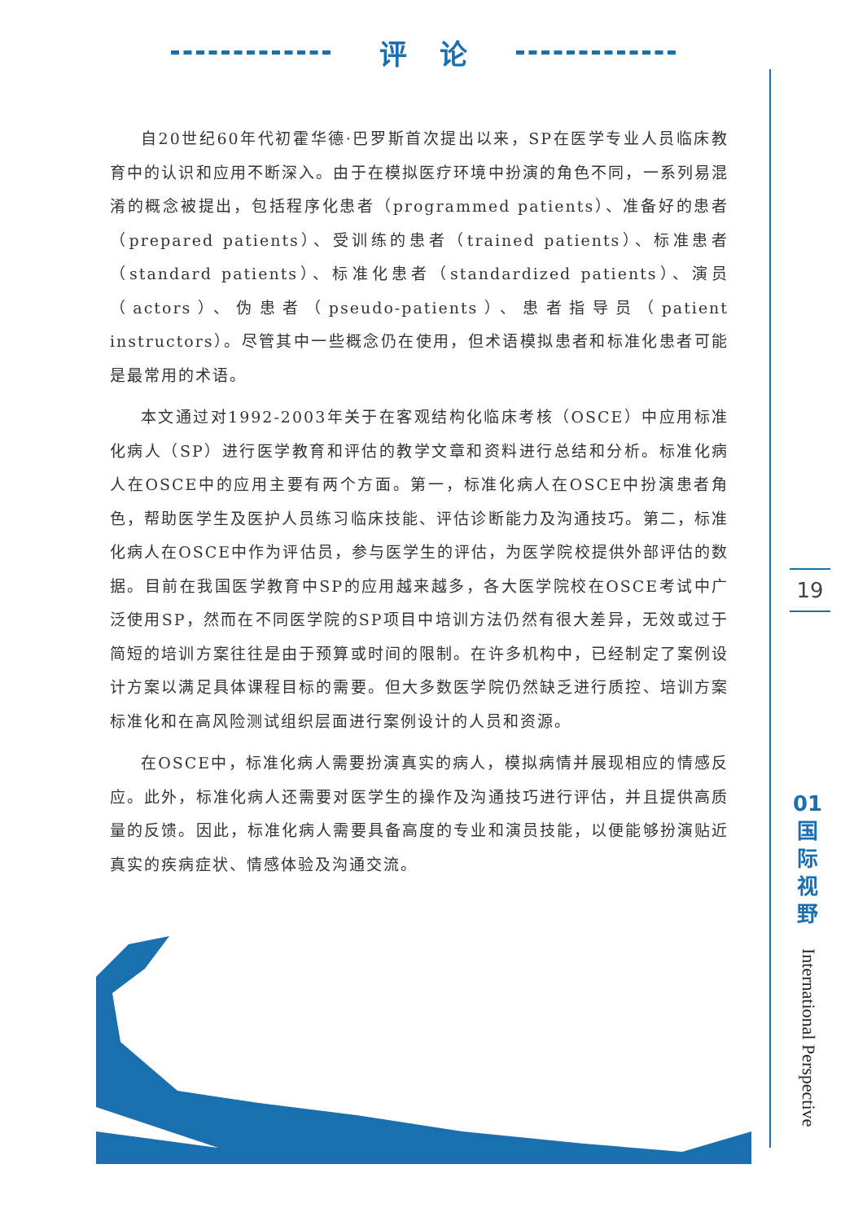评论
自20世纪60年代初霍华德·巴罗斯首次提出以来，SP在医学专业人员临床教育中的认识和应用不断深入。由于在模拟医疗环境中扮演的角色不同，一系列易混淆的概念被提出，包括程序化患者（programmed patients）、准备好的患者（prepared patients）、受训练的患者（trained patients）、标准患者（standard patients）、标准化患者（standardized patients）、演员（actors）、伪患者（pseudo-patients）、患者指导员（patient instructors）。尽管其中一些概念仍在使用，但术语模拟患者和标准化患者可能是最常用的术语。
本文通过对1992-2003年关于在客观结构化临床考核（OSCE）中应用标准化病人（SP）进行医学教育和评估的教学文章和资料进行总结和分析。标准化病人在OSCE中的应用主要有两个方面。第一，标准化病人在OSCE中扮演患者角色，帮助医学生及医护人员练习临床技能、评估诊断能力及沟通技巧。第二，标准化病人在OSCE中作为评估员，参与医学生的评估，为医学院校提供外部评估的数据。目前在我国医学教育中SP的应用越来越多，各大医学院校在OSCE考试中广泛使用SP，然而在不同医学院的SP项目中培训方法仍然有很大差异，无效或过于简短的培训方案往往是由于预算或时间的限制。在许多机构中，已经制定了案例设计方案以满足具体课程目标的需要。但大多数医学院仍然缺乏进行质控、培训方案标准化和在高风险测试组织层面进行案例设计的人员和资源。
在OSCE中，标准化病人需要扮演真实的病人，模拟病情并展现相应的情感反应。此外，标准化病人还需要对医学生的操作及沟通技巧进行评估，并且提供高质量的反馈。因此，标准化病人需要具备高度的专业和演员技能，以便能够扮演贴近真实的疾病症状、情感体验及沟通交流。
19
01
国
际
视
野
International Perspective